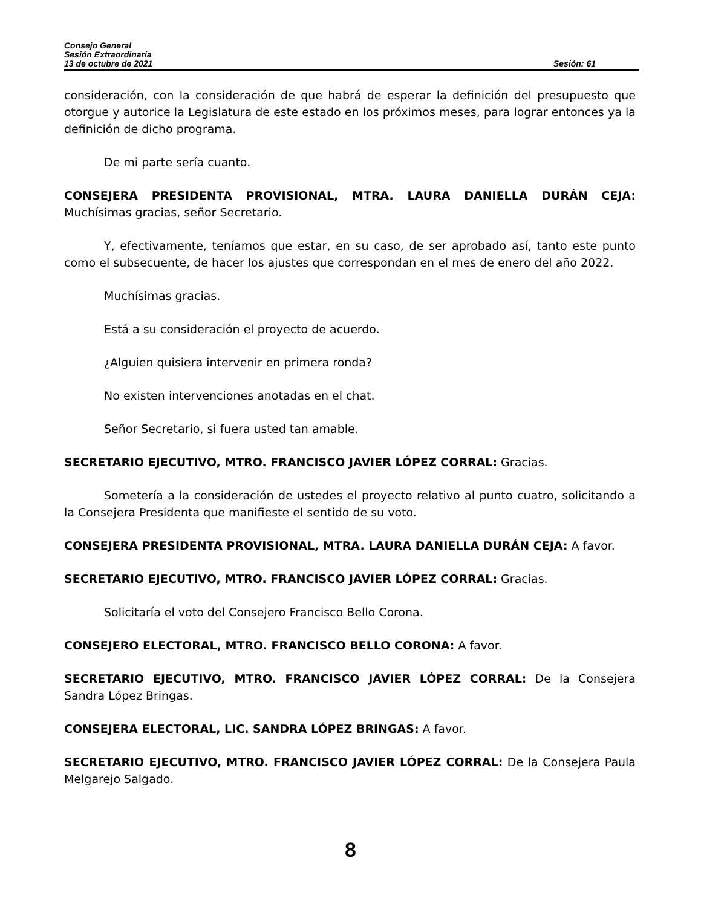Consejo General
Sesión Extraordinaria
13 de octubre de 2021 Sesión: 61
consideración, con la consideración de que habrá de esperar la definición del presupuesto que otorgue y autorice la Legislatura de este estado en los próximos meses, para lograr entonces ya la definición de dicho programa.
De mi parte sería cuanto.
CONSEJERA PRESIDENTA PROVISIONAL, MTRA. LAURA DANIELLA DURÁN CEJA: Muchísimas gracias, señor Secretario.
Y, efectivamente, teníamos que estar, en su caso, de ser aprobado así, tanto este punto como el subsecuente, de hacer los ajustes que correspondan en el mes de enero del año 2022.
Muchísimas gracias.
Está a su consideración el proyecto de acuerdo.
¿Alguien quisiera intervenir en primera ronda?
No existen intervenciones anotadas en el chat.
Señor Secretario, si fuera usted tan amable.
SECRETARIO EJECUTIVO, MTRO. FRANCISCO JAVIER LÓPEZ CORRAL: Gracias.
Sometería a la consideración de ustedes el proyecto relativo al punto cuatro, solicitando a la Consejera Presidenta que manifieste el sentido de su voto.
CONSEJERA PRESIDENTA PROVISIONAL, MTRA. LAURA DANIELLA DURÁN CEJA: A favor.
SECRETARIO EJECUTIVO, MTRO. FRANCISCO JAVIER LÓPEZ CORRAL: Gracias.
Solicitaría el voto del Consejero Francisco Bello Corona.
CONSEJERO ELECTORAL, MTRO. FRANCISCO BELLO CORONA: A favor.
SECRETARIO EJECUTIVO, MTRO. FRANCISCO JAVIER LÓPEZ CORRAL: De la Consejera Sandra López Bringas.
CONSEJERA ELECTORAL, LIC. SANDRA LÓPEZ BRINGAS: A favor.
SECRETARIO EJECUTIVO, MTRO. FRANCISCO JAVIER LÓPEZ CORRAL: De la Consejera Paula Melgarejo Salgado.
8